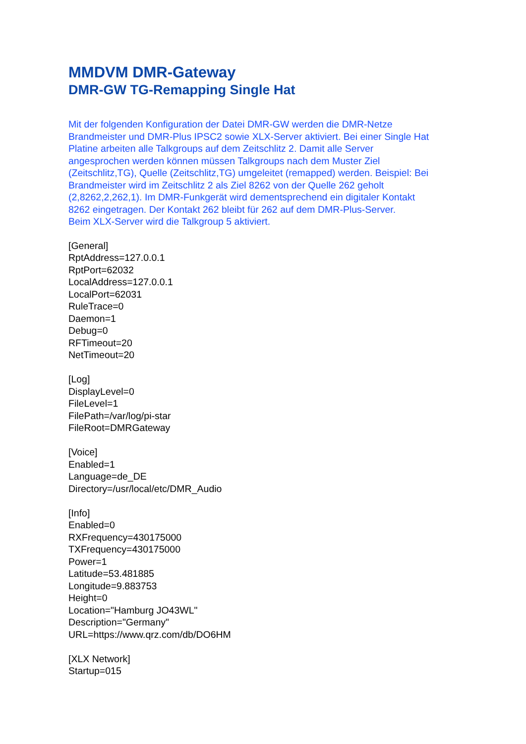MMDVM DMR-Gateway
DMR-GW TG-Remapping Single Hat
Mit der folgenden Konfiguration der Datei DMR-GW werden die DMR-Netze
Brandmeister und DMR-Plus IPSC2 sowie XLX-Server aktiviert. Bei einer Single Hat
Platine arbeiten alle Talkgroups auf dem Zeitschlitz 2. Damit alle Server
angesprochen werden können müssen Talkgroups nach dem Muster Ziel
(Zeitschlitz,TG), Quelle (Zeitschlitz,TG) umgeleitet (remapped) werden. Beispiel: Bei
Brandmeister wird im Zeitschlitz 2 als Ziel 8262 von der Quelle 262 geholt
(2,8262,2,262,1). Im DMR-Funkgerät wird dementsprechend ein digitaler Kontakt
8262 eingetragen. Der Kontakt 262 bleibt für 262 auf dem DMR-Plus-Server.
Beim XLX-Server wird die Talkgroup 5 aktiviert.
[General]
RptAddress=127.0.0.1
RptPort=62032
LocalAddress=127.0.0.1
LocalPort=62031
RuleTrace=0
Daemon=1
Debug=0
RFTimeout=20
NetTimeout=20
[Log]
DisplayLevel=0
FileLevel=1
FilePath=/var/log/pi-star
FileRoot=DMRGateway
[Voice]
Enabled=1
Language=de_DE
Directory=/usr/local/etc/DMR_Audio
[Info]
Enabled=0
RXFrequency=430175000
TXFrequency=430175000
Power=1
Latitude=53.481885
Longitude=9.883753
Height=0
Location="Hamburg JO43WL"
Description="Germany"
URL=https://www.qrz.com/db/DO6HM
[XLX Network]
Startup=015